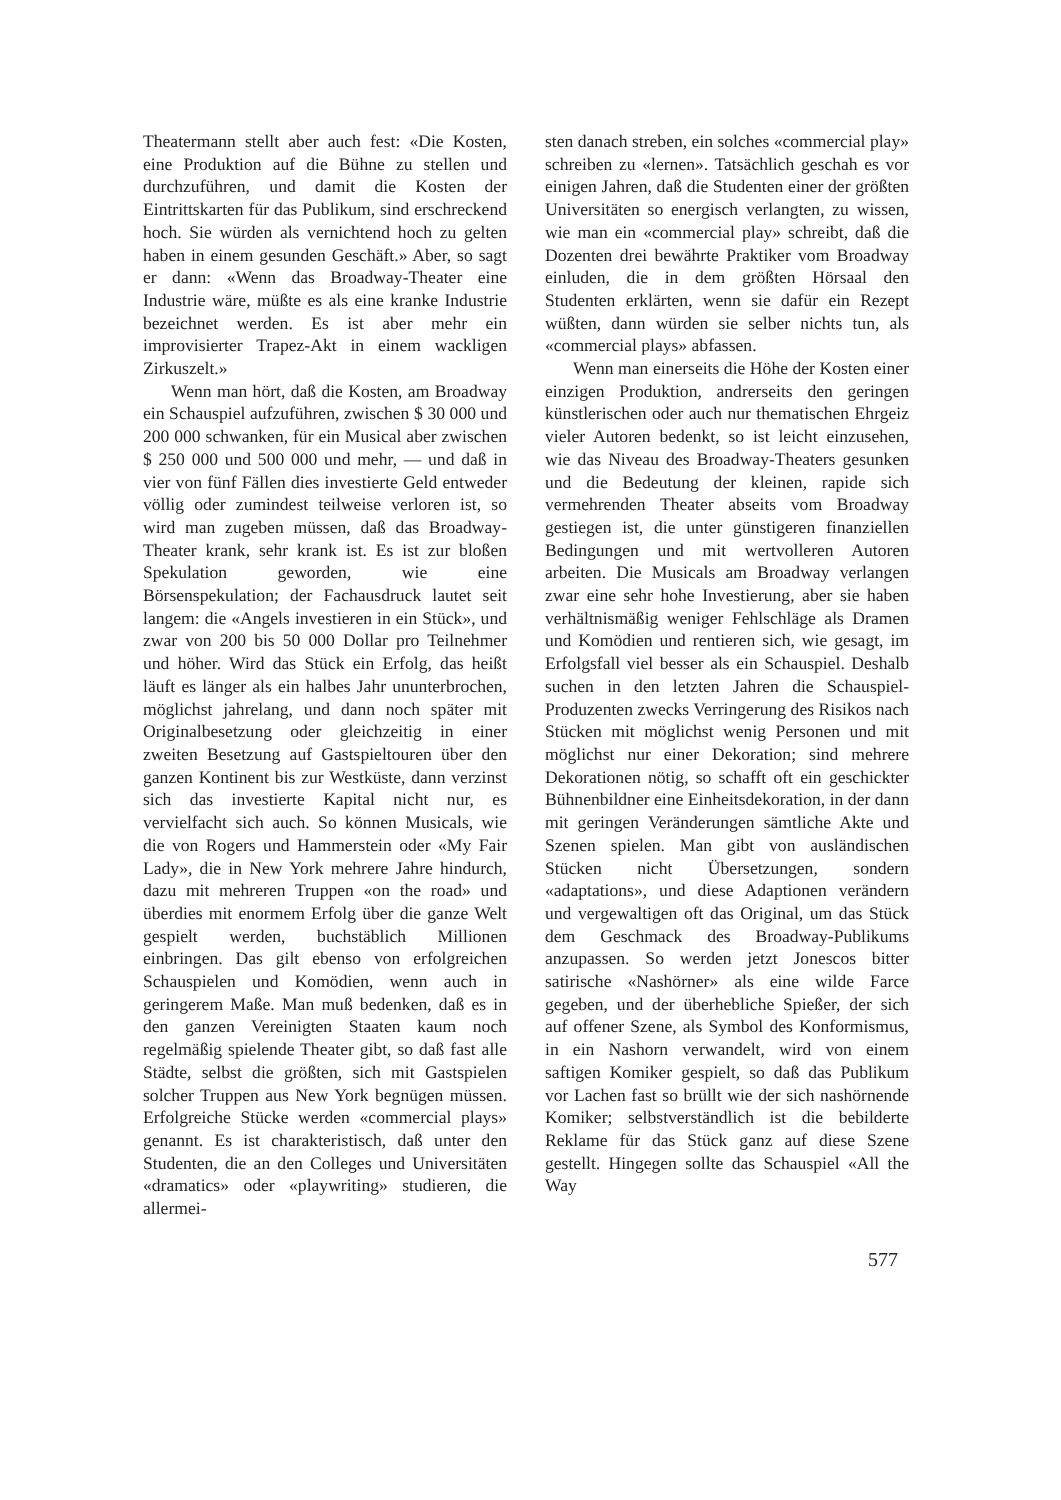Theatermann stellt aber auch fest: «Die Kosten, eine Produktion auf die Bühne zu stellen und durchzuführen, und damit die Kosten der Eintrittskarten für das Publikum, sind erschreckend hoch. Sie würden als vernichtend hoch zu gelten haben in einem gesunden Geschäft.» Aber, so sagt er dann: «Wenn das Broadway-Theater eine Industrie wäre, müßte es als eine kranke Industrie bezeichnet werden. Es ist aber mehr ein improvisierter Trapez-Akt in einem wackligen Zirkuszelt.»
Wenn man hört, daß die Kosten, am Broadway ein Schauspiel aufzuführen, zwischen $ 30 000 und 200 000 schwanken, für ein Musical aber zwischen $ 250 000 und 500 000 und mehr, — und daß in vier von fünf Fällen dies investierte Geld entweder völlig oder zumindest teilweise verloren ist, so wird man zugeben müssen, daß das Broadway-Theater krank, sehr krank ist. Es ist zur bloßen Spekulation geworden, wie eine Börsenspekulation; der Fachausdruck lautet seit langem: die «Angels investieren in ein Stück», und zwar von 200 bis 50 000 Dollar pro Teilnehmer und höher. Wird das Stück ein Erfolg, das heißt läuft es länger als ein halbes Jahr ununterbrochen, möglichst jahrelang, und dann noch später mit Originalbesetzung oder gleichzeitig in einer zweiten Besetzung auf Gastspieltouren über den ganzen Kontinent bis zur Westküste, dann verzinst sich das investierte Kapital nicht nur, es vervielfacht sich auch. So können Musicals, wie die von Rogers und Hammerstein oder «My Fair Lady», die in New York mehrere Jahre hindurch, dazu mit mehreren Truppen «on the road» und überdies mit enormem Erfolg über die ganze Welt gespielt werden, buchstäblich Millionen einbringen. Das gilt ebenso von erfolgreichen Schauspielen und Komödien, wenn auch in geringerem Maße. Man muß bedenken, daß es in den ganzen Vereinigten Staaten kaum noch regelmäßig spielende Theater gibt, so daß fast alle Städte, selbst die größten, sich mit Gastspielen solcher Truppen aus New York begnügen müssen. Erfolgreiche Stücke werden «commercial plays» genannt. Es ist charakteristisch, daß unter den Studenten, die an den Colleges und Universitäten «dramatics» oder «playwriting» studieren, die allermei-
sten danach streben, ein solches «commercial play» schreiben zu «lernen». Tatsächlich geschah es vor einigen Jahren, daß die Studenten einer der größten Universitäten so energisch verlangten, zu wissen, wie man ein «commercial play» schreibt, daß die Dozenten drei bewährte Praktiker vom Broadway einluden, die in dem größten Hörsaal den Studenten erklärten, wenn sie dafür ein Rezept wüßten, dann würden sie selber nichts tun, als «commercial plays» abfassen.
Wenn man einerseits die Höhe der Kosten einer einzigen Produktion, andrerseits den geringen künstlerischen oder auch nur thematischen Ehrgeiz vieler Autoren bedenkt, so ist leicht einzusehen, wie das Niveau des Broadway-Theaters gesunken und die Bedeutung der kleinen, rapide sich vermehrenden Theater abseits vom Broadway gestiegen ist, die unter günstigeren finanziellen Bedingungen und mit wertvolleren Autoren arbeiten. Die Musicals am Broadway verlangen zwar eine sehr hohe Investierung, aber sie haben verhältnismäßig weniger Fehlschläge als Dramen und Komödien und rentieren sich, wie gesagt, im Erfolgsfall viel besser als ein Schauspiel. Deshalb suchen in den letzten Jahren die Schauspiel-Produzenten zwecks Verringerung des Risikos nach Stücken mit möglichst wenig Personen und mit möglichst nur einer Dekoration; sind mehrere Dekorationen nötig, so schafft oft ein geschickter Bühnenbildner eine Einheitsdekoration, in der dann mit geringen Veränderungen sämtliche Akte und Szenen spielen. Man gibt von ausländischen Stücken nicht Übersetzungen, sondern «adaptations», und diese Adaptionen verändern und vergewaltigen oft das Original, um das Stück dem Geschmack des Broadway-Publikums anzupassen. So werden jetzt Jonescos bitter satirische «Nashörner» als eine wilde Farce gegeben, und der überhebliche Spießer, der sich auf offener Szene, als Symbol des Konformismus, in ein Nashorn verwandelt, wird von einem saftigen Komiker gespielt, so daß das Publikum vor Lachen fast so brüllt wie der sich nashörnende Komiker; selbstverständlich ist die bebilderte Reklame für das Stück ganz auf diese Szene gestellt. Hingegen sollte das Schauspiel «All the Way
577